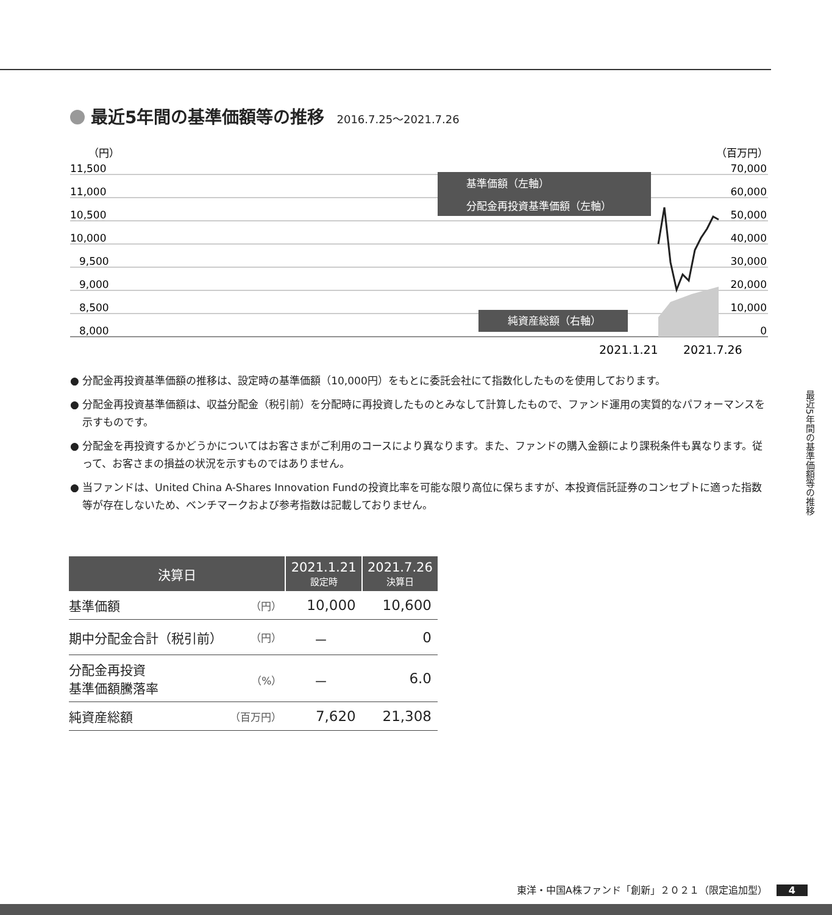最近5年間の基準価額等の推移 2016.7.25～2021.7.26
（円）
（百万円）
11,500
11,000
10,500
10,000
9,500
9,000
8,500
8,000
70,000
60,000
50,000
40,000
30,000
20,000
10,000
0
基準価額（左軸）
分配金再投資基準価額（左軸）
純資産総額（右軸）
2021.1.21
2021.7.26
● 分配金再投資基準価額の推移は、設定時の基準価額（10,000円）をもとに委託会社にて指数化したものを使用しております。
● 分配金再投資基準価額は、収益分配金（税引前）を分配時に再投資したものとみなして計算したもので、ファンド運用の実質的なパフォーマンスを示すものです。
● 分配金を再投資するかどうかについてはお客さまがご利用のコースにより異なります。また、ファンドの購入金額により課税条件も異なります。従って、お客さまの損益の状況を示すものではありません。
● 当ファンドは、United China A-Shares Innovation Fundの投資比率を可能な限り高位に保ちますが、本投資信託証券のコンセプトに適った指数等が存在しないため、ベンチマークおよび参考指数は記載しておりません。
| 決算日 | | 2021.1.21 設定時 | 2021.7.26 決算日 |
| --- | --- | --- | --- |
| 基準価額 | （円） | 10,000 | 10,600 |
| 期中分配金合計（税引前） | （円） | － | 0 |
| 分配金再投資 基準価額騰落率 | （%） | － | 6.0 |
| 純資産総額 | （百万円） | 7,620 | 21,308 |
最近5年間の基準価額等の推移
東洋・中国A株ファンド「創新」２０２１（限定追加型） 4